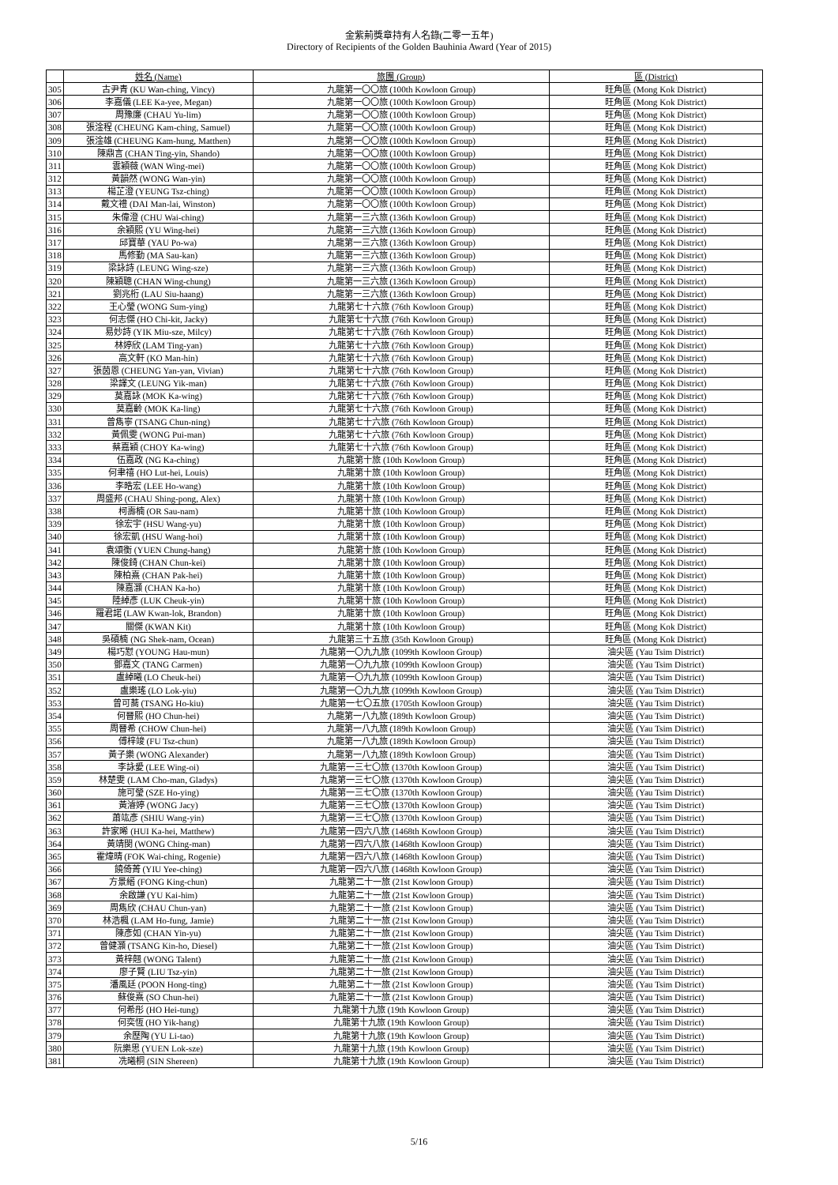金紫荊獎章持有人名錄(二零一五年)
Directory of Recipients of the Golden Bauhinia Award (Year of 2015)
| | 姓名 (Name) | 旅團 (Group) | 區 (District) |
| --- | --- | --- | --- |
| 305 | 古尹青 (KU Wan-ching, Vincy) | 九龍第一〇〇旅 (100th Kowloon Group) | 旺角區 (Mong Kok District) |
| 306 | 李嘉儀 (LEE Ka-yee, Megan) | 九龍第一〇〇旅 (100th Kowloon Group) | 旺角區 (Mong Kok District) |
| 307 | 周豫廉 (CHAU Yu-lim) | 九龍第一〇〇旅 (100th Kowloon Group) | 旺角區 (Mong Kok District) |
| 308 | 張淦程 (CHEUNG Kam-ching, Samuel) | 九龍第一〇〇旅 (100th Kowloon Group) | 旺角區 (Mong Kok District) |
| 309 | 張淦雄 (CHEUNG Kam-hung, Matthen) | 九龍第一〇〇旅 (100th Kowloon Group) | 旺角區 (Mong Kok District) |
| 310 | 陳鼎言 (CHAN Ting-yin, Shando) | 九龍第一〇〇旅 (100th Kowloon Group) | 旺角區 (Mong Kok District) |
| 311 | 雲穎薇 (WAN Wing-mei) | 九龍第一〇〇旅 (100th Kowloon Group) | 旺角區 (Mong Kok District) |
| 312 | 黃韻然 (WONG Wan-yin) | 九龍第一〇〇旅 (100th Kowloon Group) | 旺角區 (Mong Kok District) |
| 313 | 楊芷澄 (YEUNG Tsz-ching) | 九龍第一〇〇旅 (100th Kowloon Group) | 旺角區 (Mong Kok District) |
| 314 | 戴文禮 (DAI Man-lai, Winston) | 九龍第一〇〇旅 (100th Kowloon Group) | 旺角區 (Mong Kok District) |
| 315 | 朱偉澄 (CHU Wai-ching) | 九龍第一三六旅 (136th Kowloon Group) | 旺角區 (Mong Kok District) |
| 316 | 余穎熙 (YU Wing-hei) | 九龍第一三六旅 (136th Kowloon Group) | 旺角區 (Mong Kok District) |
| 317 | 邱寶華 (YAU Po-wa) | 九龍第一三六旅 (136th Kowloon Group) | 旺角區 (Mong Kok District) |
| 318 | 馬修勤 (MA Sau-kan) | 九龍第一三六旅 (136th Kowloon Group) | 旺角區 (Mong Kok District) |
| 319 | 梁詠詩 (LEUNG Wing-sze) | 九龍第一三六旅 (136th Kowloon Group) | 旺角區 (Mong Kok District) |
| 320 | 陳穎聰 (CHAN Wing-chung) | 九龍第一三六旅 (136th Kowloon Group) | 旺角區 (Mong Kok District) |
| 321 | 劉兆桁 (LAU Siu-haang) | 九龍第一三六旅 (136th Kowloon Group) | 旺角區 (Mong Kok District) |
| 322 | 王心瑩 (WONG Sum-ying) | 九龍第七十六旅 (76th Kowloon Group) | 旺角區 (Mong Kok District) |
| 323 | 何志傑 (HO Chi-kit, Jacky) | 九龍第七十六旅 (76th Kowloon Group) | 旺角區 (Mong Kok District) |
| 324 | 易妙詩 (YIK Miu-sze, Milcy) | 九龍第七十六旅 (76th Kowloon Group) | 旺角區 (Mong Kok District) |
| 325 | 林婷欣 (LAM Ting-yan) | 九龍第七十六旅 (76th Kowloon Group) | 旺角區 (Mong Kok District) |
| 326 | 高文軒 (KO Man-hin) | 九龍第七十六旅 (76th Kowloon Group) | 旺角區 (Mong Kok District) |
| 327 | 張茵恩 (CHEUNG Yan-yan, Vivian) | 九龍第七十六旅 (76th Kowloon Group) | 旺角區 (Mong Kok District) |
| 328 | 梁譯文 (LEUNG Yik-man) | 九龍第七十六旅 (76th Kowloon Group) | 旺角區 (Mong Kok District) |
| 329 | 莫嘉詠 (MOK Ka-wing) | 九龍第七十六旅 (76th Kowloon Group) | 旺角區 (Mong Kok District) |
| 330 | 莫嘉齡 (MOK Ka-ling) | 九龍第七十六旅 (76th Kowloon Group) | 旺角區 (Mong Kok District) |
| 331 | 曾雋寧 (TSANG Chun-ning) | 九龍第七十六旅 (76th Kowloon Group) | 旺角區 (Mong Kok District) |
| 332 | 黃佩雯 (WONG Pui-man) | 九龍第七十六旅 (76th Kowloon Group) | 旺角區 (Mong Kok District) |
| 333 | 蔡嘉穎 (CHOY Ka-wing) | 九龍第七十六旅 (76th Kowloon Group) | 旺角區 (Mong Kok District) |
| 334 | 伍嘉政 (NG Ka-ching) | 九龍第十旅 (10th Kowloon Group) | 旺角區 (Mong Kok District) |
| 335 | 何聿禧 (HO Lut-hei, Louis) | 九龍第十旅 (10th Kowloon Group) | 旺角區 (Mong Kok District) |
| 336 | 李晧宏 (LEE Ho-wang) | 九龍第十旅 (10th Kowloon Group) | 旺角區 (Mong Kok District) |
| 337 | 周盛邦 (CHAU Shing-pong, Alex) | 九龍第十旅 (10th Kowloon Group) | 旺角區 (Mong Kok District) |
| 338 | 柯壽楠 (OR Sau-nam) | 九龍第十旅 (10th Kowloon Group) | 旺角區 (Mong Kok District) |
| 339 | 徐宏宇 (HSU Wang-yu) | 九龍第十旅 (10th Kowloon Group) | 旺角區 (Mong Kok District) |
| 340 | 徐宏凱 (HSU Wang-hoi) | 九龍第十旅 (10th Kowloon Group) | 旺角區 (Mong Kok District) |
| 341 | 袁頌衡 (YUEN Chung-hang) | 九龍第十旅 (10th Kowloon Group) | 旺角區 (Mong Kok District) |
| 342 | 陳俊錡 (CHAN Chun-kei) | 九龍第十旅 (10th Kowloon Group) | 旺角區 (Mong Kok District) |
| 343 | 陳柏熹 (CHAN Pak-hei) | 九龍第十旅 (10th Kowloon Group) | 旺角區 (Mong Kok District) |
| 344 | 陳嘉灝 (CHAN Ka-ho) | 九龍第十旅 (10th Kowloon Group) | 旺角區 (Mong Kok District) |
| 345 | 陸綽彥 (LUK Cheuk-yin) | 九龍第十旅 (10th Kowloon Group) | 旺角區 (Mong Kok District) |
| 346 | 羅君諾 (LAW Kwan-lok, Brandon) | 九龍第十旅 (10th Kowloon Group) | 旺角區 (Mong Kok District) |
| 347 | 關傑 (KWAN Kit) | 九龍第十旅 (10th Kowloon Group) | 旺角區 (Mong Kok District) |
| 348 | 吳碩楠 (NG Shek-nam, Ocean) | 九龍第三十五旅 (35th Kowloon Group) | 旺角區 (Mong Kok District) |
| 349 | 楊巧懟 (YOUNG Hau-mun) | 九龍第一〇九九旅 (1099th Kowloon Group) | 油尖區 (Yau Tsim District) |
| 350 | 鄧嘉文 (TANG Carmen) | 九龍第一〇九九旅 (1099th Kowloon Group) | 油尖區 (Yau Tsim District) |
| 351 | 盧綽曦 (LO Cheuk-hei) | 九龍第一〇九九旅 (1099th Kowloon Group) | 油尖區 (Yau Tsim District) |
| 352 | 盧樂瑤 (LO Lok-yiu) | 九龍第一〇九九旅 (1099th Kowloon Group) | 油尖區 (Yau Tsim District) |
| 353 | 曾可蕎 (TSANG Ho-kiu) | 九龍第一七〇五旅 (1705th Kowloon Group) | 油尖區 (Yau Tsim District) |
| 354 | 何晉熙 (HO Chun-hei) | 九龍第一八九旅 (189th Kowloon Group) | 油尖區 (Yau Tsim District) |
| 355 | 周晉希 (CHOW Chun-hei) | 九龍第一八九旅 (189th Kowloon Group) | 油尖區 (Yau Tsim District) |
| 356 | 傅梓竣 (FU Tsz-chun) | 九龍第一八九旅 (189th Kowloon Group) | 油尖區 (Yau Tsim District) |
| 357 | 黃子樂 (WONG Alexander) | 九龍第一八九旅 (189th Kowloon Group) | 油尖區 (Yau Tsim District) |
| 358 | 李詠愛 (LEE Wing-oi) | 九龍第一三七〇旅 (1370th Kowloon Group) | 油尖區 (Yau Tsim District) |
| 359 | 林楚雯 (LAM Cho-man, Gladys) | 九龍第一三七〇旅 (1370th Kowloon Group) | 油尖區 (Yau Tsim District) |
| 360 | 施可瑩 (SZE Ho-ying) | 九龍第一三七〇旅 (1370th Kowloon Group) | 油尖區 (Yau Tsim District) |
| 361 | 黃濬婷 (WONG Jacy) | 九龍第一三七〇旅 (1370th Kowloon Group) | 油尖區 (Yau Tsim District) |
| 362 | 蕭竑彥 (SHIU Wang-yin) | 九龍第一三七〇旅 (1370th Kowloon Group) | 油尖區 (Yau Tsim District) |
| 363 | 許家晞 (HUI Ka-hei, Matthew) | 九龍第一四六八旅 (1468th Kowloon Group) | 油尖區 (Yau Tsim District) |
| 364 | 黃靖閔 (WONG Ching-man) | 九龍第一四六八旅 (1468th Kowloon Group) | 油尖區 (Yau Tsim District) |
| 365 | 霍煒晴 (FOK Wai-ching, Rogenie) | 九龍第一四六八旅 (1468th Kowloon Group) | 油尖區 (Yau Tsim District) |
| 366 | 饒倚菁 (YIU Yee-ching) | 九龍第一四六八旅 (1468th Kowloon Group) | 油尖區 (Yau Tsim District) |
| 367 | 方景縉 (FONG King-chun) | 九龍第二十一旅 (21st Kowloon Group) | 油尖區 (Yau Tsim District) |
| 368 | 余啟謙 (YU Kai-him) | 九龍第二十一旅 (21st Kowloon Group) | 油尖區 (Yau Tsim District) |
| 369 | 周雋欣 (CHAU Chun-yan) | 九龍第二十一旅 (21st Kowloon Group) | 油尖區 (Yau Tsim District) |
| 370 | 林浩楓 (LAM Ho-fung, Jamie) | 九龍第二十一旅 (21st Kowloon Group) | 油尖區 (Yau Tsim District) |
| 371 | 陳彥如 (CHAN Yin-yu) | 九龍第二十一旅 (21st Kowloon Group) | 油尖區 (Yau Tsim District) |
| 372 | 曾健灝 (TSANG Kin-ho, Diesel) | 九龍第二十一旅 (21st Kowloon Group) | 油尖區 (Yau Tsim District) |
| 373 | 黃梓翹 (WONG Talent) | 九龍第二十一旅 (21st Kowloon Group) | 油尖區 (Yau Tsim District) |
| 374 | 廖子賢 (LIU Tsz-yin) | 九龍第二十一旅 (21st Kowloon Group) | 油尖區 (Yau Tsim District) |
| 375 | 潘風廷 (POON Hong-ting) | 九龍第二十一旅 (21st Kowloon Group) | 油尖區 (Yau Tsim District) |
| 376 | 蘇俊熹 (SO Chun-hei) | 九龍第二十一旅 (21st Kowloon Group) | 油尖區 (Yau Tsim District) |
| 377 | 何希彤 (HO Hei-tung) | 九龍第十九旅 (19th Kowloon Group) | 油尖區 (Yau Tsim District) |
| 378 | 何奕恆 (HO Yik-hang) | 九龍第十九旅 (19th Kowloon Group) | 油尖區 (Yau Tsim District) |
| 379 | 余歷陶 (YU Li-tao) | 九龍第十九旅 (19th Kowloon Group) | 油尖區 (Yau Tsim District) |
| 380 | 阮樂思 (YUEN Lok-sze) | 九龍第十九旅 (19th Kowloon Group) | 油尖區 (Yau Tsim District) |
| 381 | 冼曦桐 (SIN Shereen) | 九龍第十九旅 (19th Kowloon Group) | 油尖區 (Yau Tsim District) |
5/16